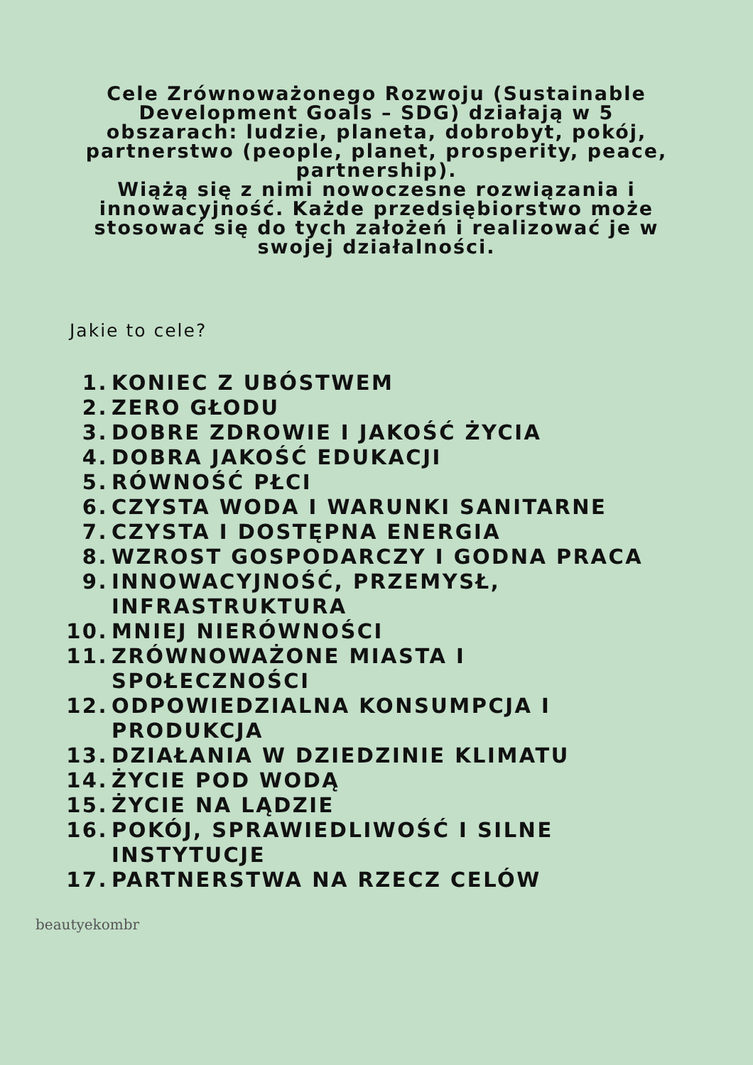Cele Zrównoważonego Rozwoju (Sustainable Development Goals – SDG) działają w 5 obszarach: ludzie, planeta, dobrobyt, pokój, partnerstwo (people, planet, prosperity, peace, partnership).
Wiążą się z nimi nowoczesne rozwiązania i innowacyjność. Każde przedsiębiorstwo może stosować się do tych założeń i realizować je w swojej działalności.
Jakie to cele?
1. KONIEC Z UBÓSTWEM
2. ZERO GŁODU
3. DOBRE ZDROWIE I JAKOŚĆ ŻYCIA
4. DOBRA JAKOŚĆ EDUKACJI
5. RÓWNOŚĆ PŁCI
6. CZYSTA WODA I WARUNKI SANITARNE
7. CZYSTA I DOSTĘPNA ENERGIA
8. WZROST GOSPODARCZY I GODNA PRACA
9. INNOWACYJNOŚĆ, PRZEMYSŁ, INFRASTRUKTURA
10. MNIEJ NIERÓWNOŚCI
11. ZRÓWNOWAŻONE MIASTA I SPOŁECZNOŚCI
12. ODPOWIEDZIALNA KONSUMPCJA I PRODUKCJA
13. DZIAŁANIA W DZIEDZINIE KLIMATU
14. ŻYCIE POD WODĄ
15. ŻYCIE NA LĄDZIE
16. POKÓJ, SPRAWIEDLIWOŚĆ I SILNE INSTYTUCJE
17. PARTNERSTWA NA RZECZ CELÓW
beautyekombr